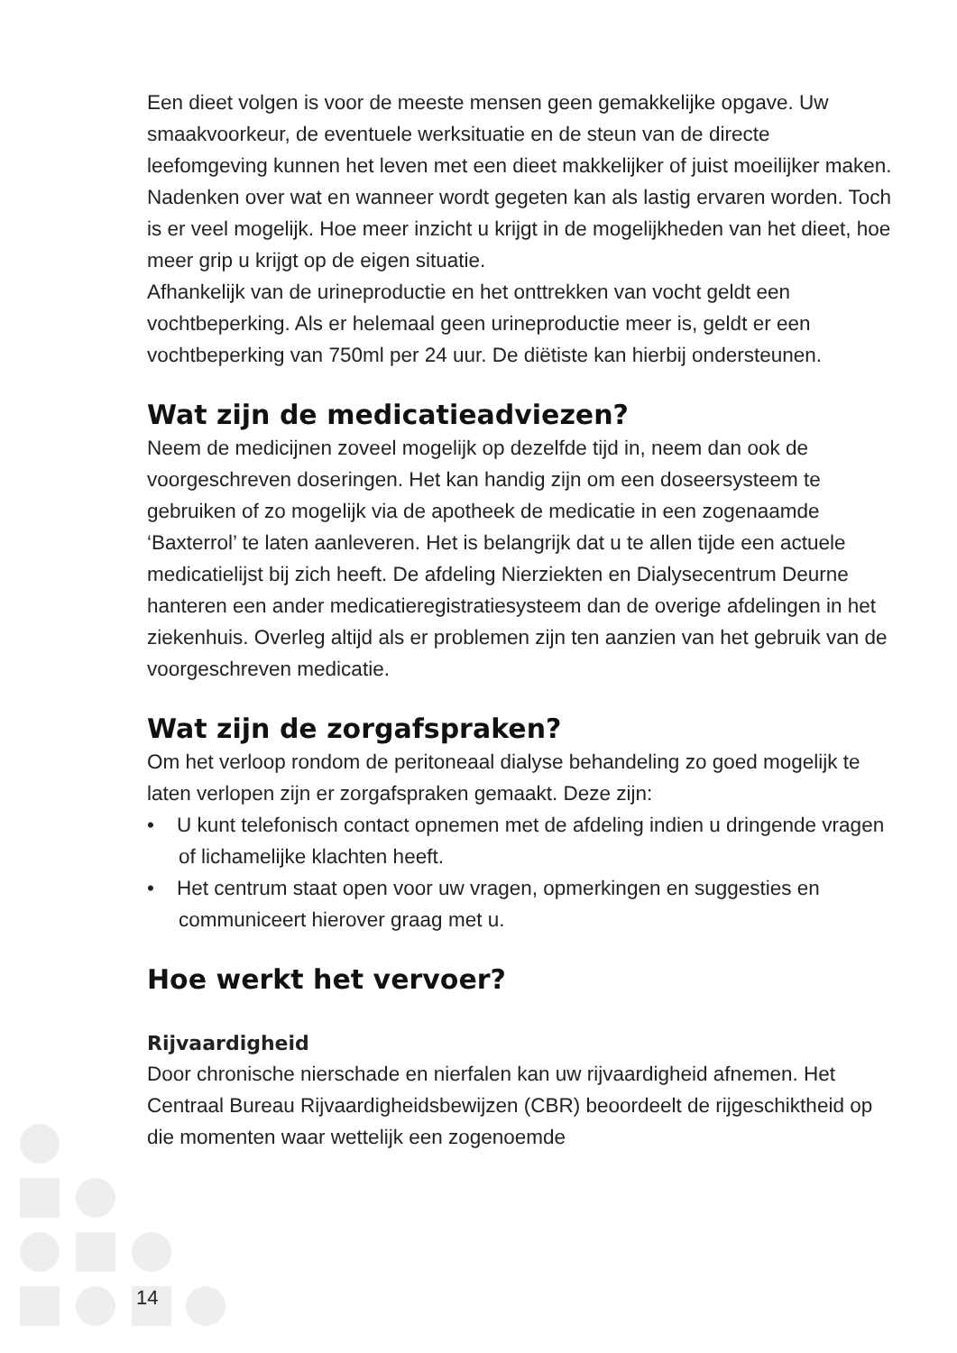Een dieet volgen is voor de meeste mensen geen gemakkelijke opgave. Uw smaakvoorkeur, de eventuele werksituatie en de steun van de directe leefomgeving kunnen het leven met een dieet makkelijker of juist moeilijker maken. Nadenken over wat en wanneer wordt gegeten kan als lastig ervaren worden. Toch is er veel mogelijk. Hoe meer inzicht u krijgt in de mogelijkheden van het dieet, hoe meer grip u krijgt op de eigen situatie.
Afhankelijk van de urineproductie en het onttrekken van vocht geldt een vochtbeperking. Als er helemaal geen urineproductie meer is, geldt er een vochtbeperking van 750ml per 24 uur. De diëtiste kan hierbij ondersteunen.
Wat zijn de medicatieadviezen?
Neem de medicijnen zoveel mogelijk op dezelfde tijd in, neem dan ook de voorgeschreven doseringen. Het kan handig zijn om een doseersysteem te gebruiken of zo mogelijk via de apotheek de medicatie in een zogenaamde ‘Baxterrol’ te laten aanleveren. Het is belangrijk dat u te allen tijde een actuele medicatielijst bij zich heeft. De afdeling Nierziekten en Dialysecentrum Deurne hanteren een ander medicatieregistratiesysteem dan de overige afdelingen in het ziekenhuis. Overleg altijd als er problemen zijn ten aanzien van het gebruik van de voorgeschreven medicatie.
Wat zijn de zorgafspraken?
Om het verloop rondom de peritoneaal dialyse behandeling zo goed mogelijk te laten verlopen zijn er zorgafspraken gemaakt. Deze zijn:
• U kunt telefonisch contact opnemen met de afdeling indien u dringende vragen of lichamelijke klachten heeft.
• Het centrum staat open voor uw vragen, opmerkingen en suggesties en communiceert hierover graag met u.
Hoe werkt het vervoer?
Rijvaardigheid
Door chronische nierschade en nierfalen kan uw rijvaardigheid afnemen. Het Centraal Bureau Rijvaardigheidsbewijzen (CBR) beoordeelt de rijgeschiktheid op die momenten waar wettelijk een zogenoemde
14